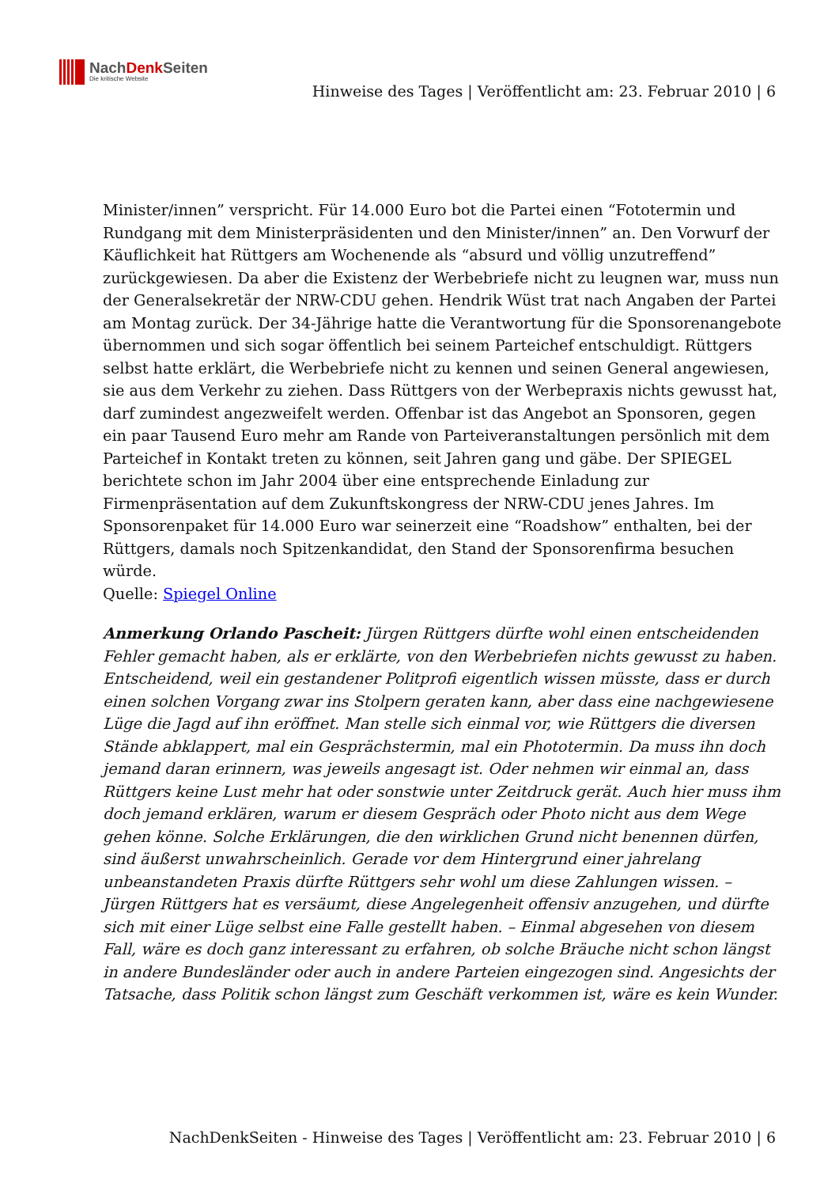NachDenk Seiten
Die kritische Website
Hinweise des Tages | Veröffentlicht am: 23. Februar 2010 | 6
Minister/innen” verspricht. Für 14.000 Euro bot die Partei einen “Fototermin und Rundgang mit dem Ministerpräsidenten und den Minister/innen” an. Den Vorwurf der Käuflichkeit hat Rüttgers am Wochenende als “absurd und völlig unzutreffend” zurückgewiesen. Da aber die Existenz der Werbebriefe nicht zu leugnen war, muss nun der Generalsekretär der NRW-CDU gehen. Hendrik Wüst trat nach Angaben der Partei am Montag zurück. Der 34-Jährige hatte die Verantwortung für die Sponsorenangebote übernommen und sich sogar öffentlich bei seinem Parteichef entschuldigt. Rüttgers selbst hatte erklärt, die Werbebriefe nicht zu kennen und seinen General angewiesen, sie aus dem Verkehr zu ziehen. Dass Rüttgers von der Werbepraxis nichts gewusst hat, darf zumindest angezweifelt werden. Offenbar ist das Angebot an Sponsoren, gegen ein paar Tausend Euro mehr am Rande von Parteiveranstaltungen persönlich mit dem Parteichef in Kontakt treten zu können, seit Jahren gang und gäbe. Der SPIEGEL berichtete schon im Jahr 2004 über eine entsprechende Einladung zur Firmenpräsentation auf dem Zukunftskongress der NRW-CDU jenes Jahres. Im Sponsorenpaket für 14.000 Euro war seinerzeit eine “Roadshow” enthalten, bei der Rüttgers, damals noch Spitzenkandidat, den Stand der Sponsorenfirma besuchen würde.
Quelle: Spiegel Online
Anmerkung Orlando Pascheit: Jürgen Rüttgers dürfte wohl einen entscheidenden Fehler gemacht haben, als er erklärte, von den Werbebriefen nichts gewusst zu haben. Entscheidend, weil ein gestandener Politprofi eigentlich wissen müsste, dass er durch einen solchen Vorgang zwar ins Stolpern geraten kann, aber dass eine nachgewiesene Lüge die Jagd auf ihn eröffnet. Man stelle sich einmal vor, wie Rüttgers die diversen Stände abklappert, mal ein Gesprächstermin, mal ein Phototermin. Da muss ihn doch jemand daran erinnern, was jeweils angesagt ist. Oder nehmen wir einmal an, dass Rüttgers keine Lust mehr hat oder sonstwie unter Zeitdruck gerät. Auch hier muss ihm doch jemand erklären, warum er diesem Gespräch oder Photo nicht aus dem Wege gehen könne. Solche Erklärungen, die den wirklichen Grund nicht benennen dürfen, sind äußerst unwahrscheinlich. Gerade vor dem Hintergrund einer jahrelang unbeanstandeten Praxis dürfte Rüttgers sehr wohl um diese Zahlungen wissen. – Jürgen Rüttgers hat es versäumt, diese Angelegenheit offensiv anzugehen, und dürfte sich mit einer Lüge selbst eine Falle gestellt haben. – Einmal abgesehen von diesem Fall, wäre es doch ganz interessant zu erfahren, ob solche Bräuche nicht schon längst in andere Bundesländer oder auch in andere Parteien eingezogen sind. Angesichts der Tatsache, dass Politik schon längst zum Geschäft verkommen ist, wäre es kein Wunder.
NachDenkSeiten - Hinweise des Tages | Veröffentlicht am: 23. Februar 2010 | 6